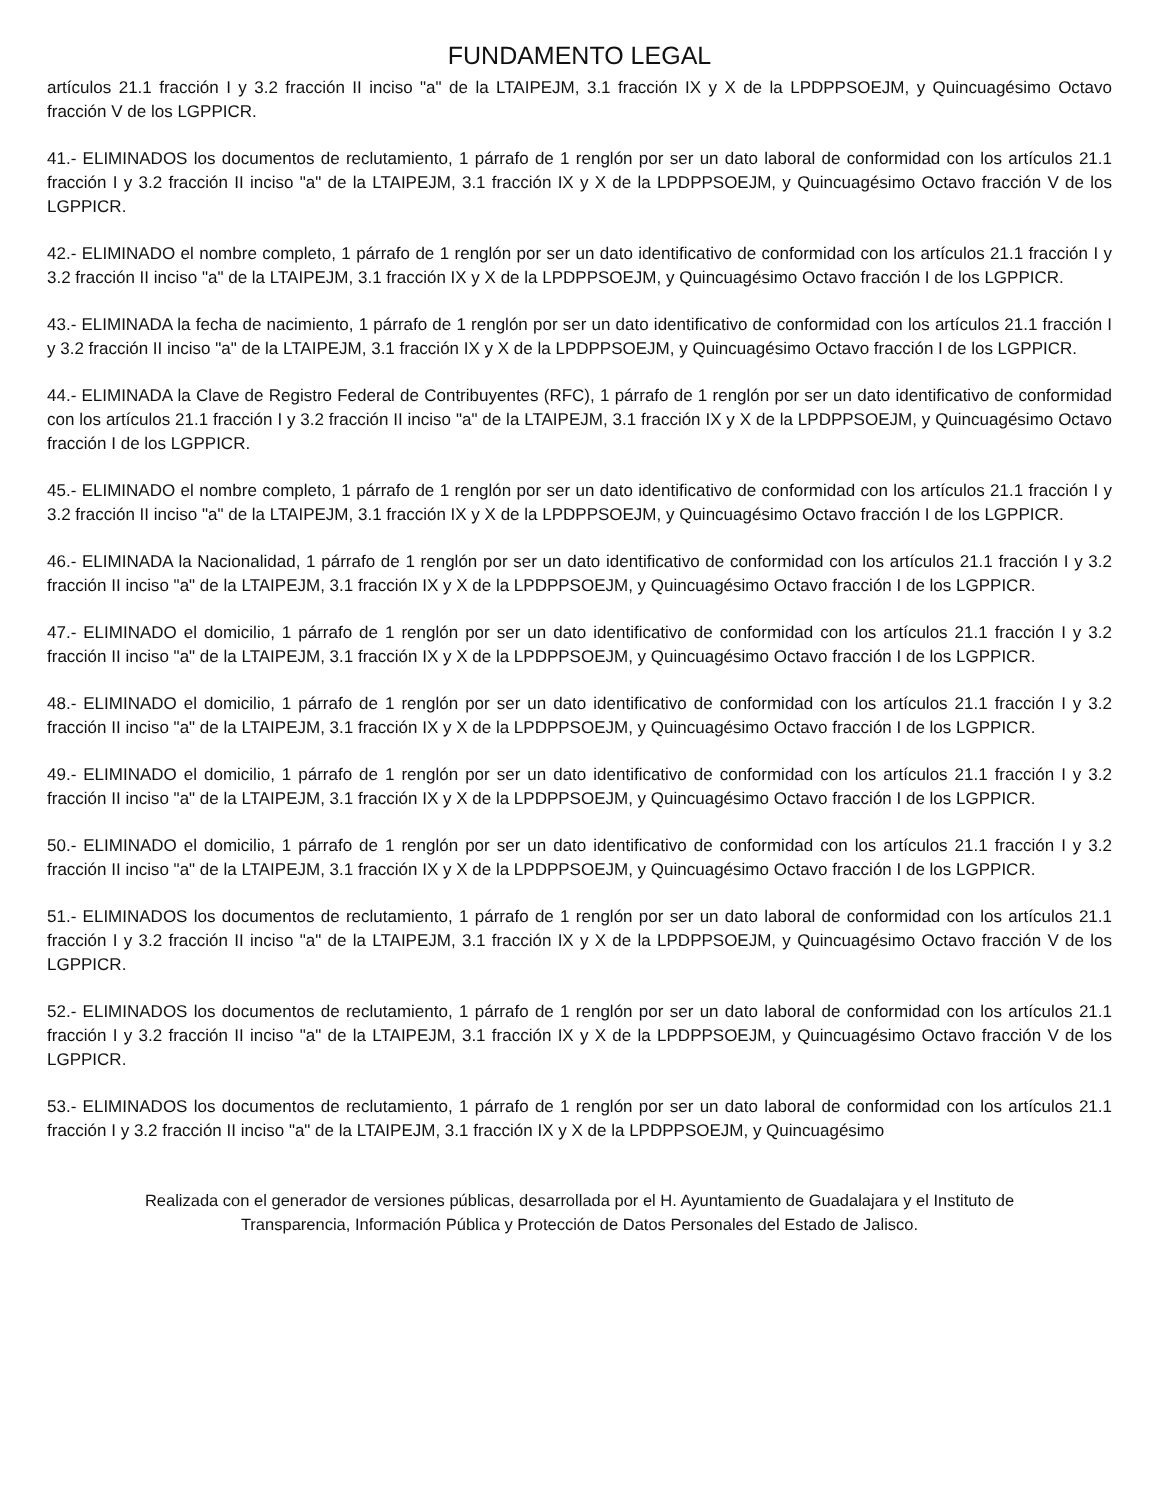FUNDAMENTO LEGAL
artículos 21.1 fracción I y 3.2 fracción II inciso "a" de la LTAIPEJM, 3.1 fracción IX y X de la LPDPPSOEJM, y Quincuagésimo Octavo fracción V de los LGPPICR.
41.- ELIMINADOS los documentos de reclutamiento, 1 párrafo de 1 renglón por ser un dato laboral de conformidad con los artículos 21.1 fracción I y 3.2 fracción II inciso "a" de la LTAIPEJM, 3.1 fracción IX y X de la LPDPPSOEJM, y Quincuagésimo Octavo fracción V de los LGPPICR.
42.- ELIMINADO el nombre completo, 1 párrafo de 1 renglón por ser un dato identificativo de conformidad con los artículos 21.1 fracción I y 3.2 fracción II inciso "a" de la LTAIPEJM, 3.1 fracción IX y X de la LPDPPSOEJM, y Quincuagésimo Octavo fracción I de los LGPPICR.
43.- ELIMINADA la fecha de nacimiento, 1 párrafo de 1 renglón por ser un dato identificativo de conformidad con los artículos 21.1 fracción I y 3.2 fracción II inciso "a" de la LTAIPEJM, 3.1 fracción IX y X de la LPDPPSOEJM, y Quincuagésimo Octavo fracción I de los LGPPICR.
44.- ELIMINADA la Clave de Registro Federal de Contribuyentes (RFC), 1 párrafo de 1 renglón por ser un dato identificativo de conformidad con los artículos 21.1 fracción I y 3.2 fracción II inciso "a" de la LTAIPEJM, 3.1 fracción IX y X de la LPDPPSOEJM, y Quincuagésimo Octavo fracción I de los LGPPICR.
45.- ELIMINADO el nombre completo, 1 párrafo de 1 renglón por ser un dato identificativo de conformidad con los artículos 21.1 fracción I y 3.2 fracción II inciso "a" de la LTAIPEJM, 3.1 fracción IX y X de la LPDPPSOEJM, y Quincuagésimo Octavo fracción I de los LGPPICR.
46.- ELIMINADA la Nacionalidad, 1 párrafo de 1 renglón por ser un dato identificativo de conformidad con los artículos 21.1 fracción I y 3.2 fracción II inciso "a" de la LTAIPEJM, 3.1 fracción IX y X de la LPDPPSOEJM, y Quincuagésimo Octavo fracción I de los LGPPICR.
47.- ELIMINADO el domicilio, 1 párrafo de 1 renglón por ser un dato identificativo de conformidad con los artículos 21.1 fracción I y 3.2 fracción II inciso "a" de la LTAIPEJM, 3.1 fracción IX y X de la LPDPPSOEJM, y Quincuagésimo Octavo fracción I de los LGPPICR.
48.- ELIMINADO el domicilio, 1 párrafo de 1 renglón por ser un dato identificativo de conformidad con los artículos 21.1 fracción I y 3.2 fracción II inciso "a" de la LTAIPEJM, 3.1 fracción IX y X de la LPDPPSOEJM, y Quincuagésimo Octavo fracción I de los LGPPICR.
49.- ELIMINADO el domicilio, 1 párrafo de 1 renglón por ser un dato identificativo de conformidad con los artículos 21.1 fracción I y 3.2 fracción II inciso "a" de la LTAIPEJM, 3.1 fracción IX y X de la LPDPPSOEJM, y Quincuagésimo Octavo fracción I de los LGPPICR.
50.- ELIMINADO el domicilio, 1 párrafo de 1 renglón por ser un dato identificativo de conformidad con los artículos 21.1 fracción I y 3.2 fracción II inciso "a" de la LTAIPEJM, 3.1 fracción IX y X de la LPDPPSOEJM, y Quincuagésimo Octavo fracción I de los LGPPICR.
51.- ELIMINADOS los documentos de reclutamiento, 1 párrafo de 1 renglón por ser un dato laboral de conformidad con los artículos 21.1 fracción I y 3.2 fracción II inciso "a" de la LTAIPEJM, 3.1 fracción IX y X de la LPDPPSOEJM, y Quincuagésimo Octavo fracción V de los LGPPICR.
52.- ELIMINADOS los documentos de reclutamiento, 1 párrafo de 1 renglón por ser un dato laboral de conformidad con los artículos 21.1 fracción I y 3.2 fracción II inciso "a" de la LTAIPEJM, 3.1 fracción IX y X de la LPDPPSOEJM, y Quincuagésimo Octavo fracción V de los LGPPICR.
53.- ELIMINADOS los documentos de reclutamiento, 1 párrafo de 1 renglón por ser un dato laboral de conformidad con los artículos 21.1 fracción I y 3.2 fracción II inciso "a" de la LTAIPEJM, 3.1 fracción IX y X de la LPDPPSOEJM, y Quincuagésimo
Realizada con el generador de versiones públicas, desarrollada por el H. Ayuntamiento de Guadalajara y el Instituto de
Transparencia, Información Pública y Protección de Datos Personales del Estado de Jalisco.